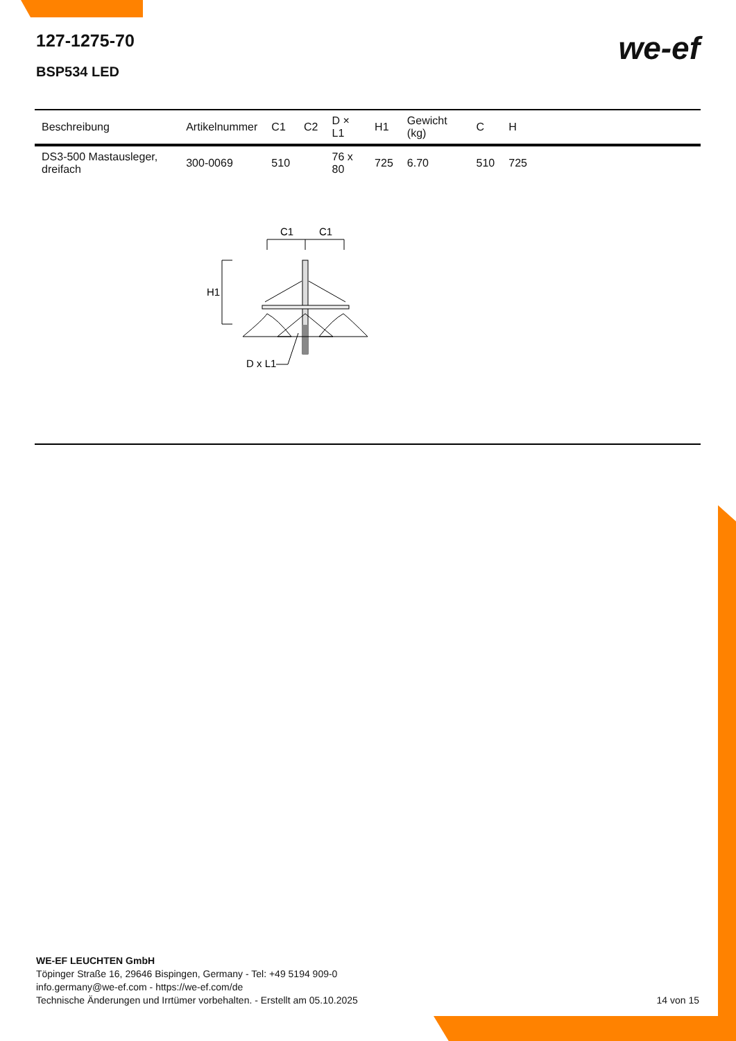127-1275-70
BSP534 LED
we-ef
| Beschreibung | Artikelnummer | C1 | C2 | D × L1 | H1 | Gewicht (kg) | C | H | |
| --- | --- | --- | --- | --- | --- | --- | --- | --- | --- |
| DS3-500 Mastausleger, dreifach | 300-0069 | 510 | | 76 x 80 | 725 | 6.70 | 510 | 725 | |
C1
C1
H1
D x L1
WE-EF LEUCHTEN GmbH
Töpinger Straße 16, 29646 Bispingen, Germany - Tel: +49 5194 909-0
info.germany@we-ef.com - https://we-ef.com/de
Technische Änderungen und Irrtümer vorbehalten. - Erstellt am 05.10.2025 14 von 15